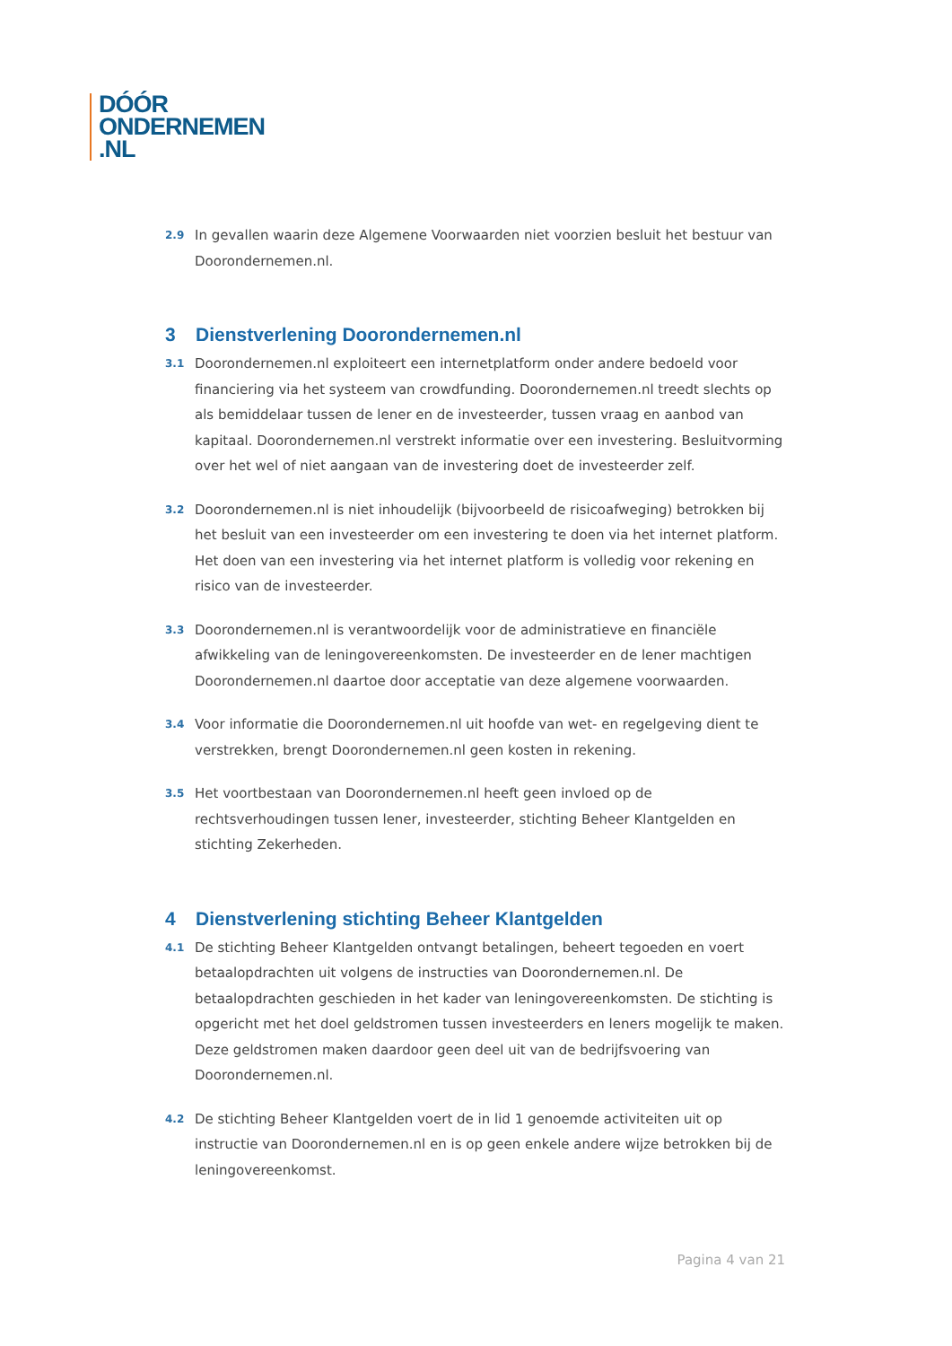DÓÓR
ONDERNEMEN
.NL
2.9
In gevallen waarin deze Algemene Voorwaarden niet voorzien besluit het bestuur van Doorondernemen.nl.
3 Dienstverlening Doorondernemen.nl
3.1
Doorondernemen.nl exploiteert een internetplatform onder andere bedoeld voor financiering via het systeem van crowdfunding. Doorondernemen.nl treedt slechts op als bemiddelaar tussen de lener en de investeerder, tussen vraag en aanbod van kapitaal. Doorondernemen.nl verstrekt informatie over een investering. Besluitvorming over het wel of niet aangaan van de investering doet de investeerder zelf.
3.2
Doorondernemen.nl is niet inhoudelijk (bijvoorbeeld de risicoafweging) betrokken bij het besluit van een investeerder om een investering te doen via het internet platform. Het doen van een investering via het internet platform is volledig voor rekening en risico van de investeerder.
3.3
Doorondernemen.nl is verantwoordelijk voor de administratieve en financiële afwikkeling van de leningovereenkomsten. De investeerder en de lener machtigen Doorondernemen.nl daartoe door acceptatie van deze algemene voorwaarden.
3.4
Voor informatie die Doorondernemen.nl uit hoofde van wet- en regelgeving dient te verstrekken, brengt Doorondernemen.nl geen kosten in rekening.
3.5
Het voortbestaan van Doorondernemen.nl heeft geen invloed op de rechtsverhoudingen tussen lener, investeerder, stichting Beheer Klantgelden en stichting Zekerheden.
4 Dienstverlening stichting Beheer Klantgelden
4.1
De stichting Beheer Klantgelden ontvangt betalingen, beheert tegoeden en voert betaalopdrachten uit volgens de instructies van Doorondernemen.nl. De betaalopdrachten geschieden in het kader van leningovereenkomsten. De stichting is opgericht met het doel geldstromen tussen investeerders en leners mogelijk te maken. Deze geldstromen maken daardoor geen deel uit van de bedrijfsvoering van Doorondernemen.nl.
4.2
De stichting Beheer Klantgelden voert de in lid 1 genoemde activiteiten uit op instructie van Doorondernemen.nl en is op geen enkele andere wijze betrokken bij de leningovereenkomst.
Pagina 4 van 21